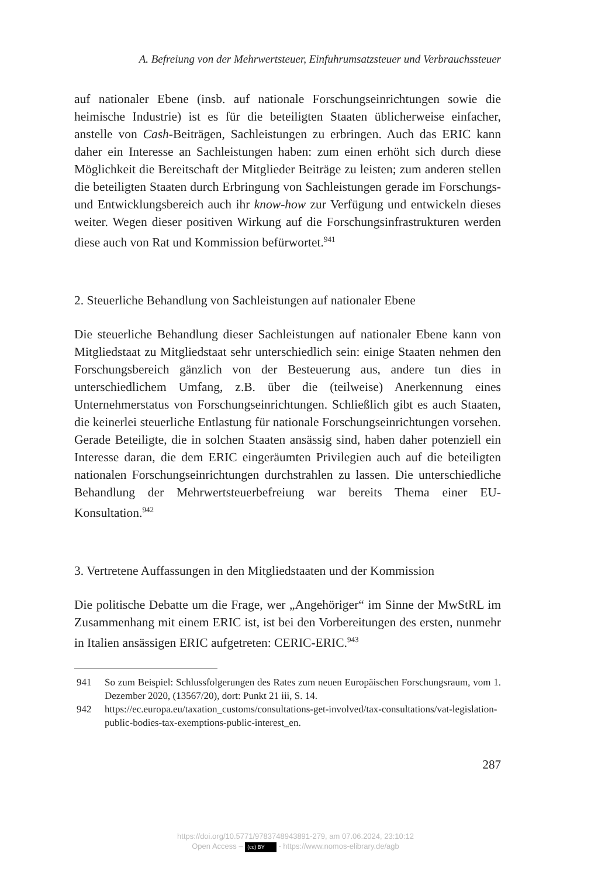A. Befreiung von der Mehrwertsteuer, Einfuhrumsatzsteuer und Verbrauchssteuer
auf nationaler Ebene (insb. auf nationale Forschungseinrichtungen sowie die heimische Industrie) ist es für die beteiligten Staaten üblicherweise einfacher, anstelle von Cash-Beiträgen, Sachleistungen zu erbringen. Auch das ERIC kann daher ein Interesse an Sachleistungen haben: zum einen erhöht sich durch diese Möglichkeit die Bereitschaft der Mitglieder Beiträge zu leisten; zum anderen stellen die beteiligten Staaten durch Erbringung von Sachleistungen gerade im Forschungs- und Entwicklungsbereich auch ihr know-how zur Verfügung und entwickeln dieses weiter. Wegen dieser positiven Wirkung auf die Forschungsinfrastrukturen werden diese auch von Rat und Kommission befürwortet.<sup>941</sup>
2. Steuerliche Behandlung von Sachleistungen auf nationaler Ebene
Die steuerliche Behandlung dieser Sachleistungen auf nationaler Ebene kann von Mitgliedstaat zu Mitgliedstaat sehr unterschiedlich sein: einige Staaten nehmen den Forschungsbereich gänzlich von der Besteuerung aus, andere tun dies in unterschiedlichem Umfang, z.B. über die (teilweise) Anerkennung eines Unternehmerstatus von Forschungseinrichtungen. Schließlich gibt es auch Staaten, die keinerlei steuerliche Entlastung für nationale Forschungseinrichtungen vorsehen. Gerade Beteiligte, die in solchen Staaten ansässig sind, haben daher potenziell ein Interesse daran, die dem ERIC eingeräumten Privilegien auch auf die beteiligten nationalen Forschungseinrichtungen durchstrahlen zu lassen. Die unterschiedliche Behandlung der Mehrwertsteuerbefreiung war bereits Thema einer EU-Konsultation.<sup>942</sup>
3. Vertretene Auffassungen in den Mitgliedstaaten und der Kommission
Die politische Debatte um die Frage, wer „Angehöriger“ im Sinne der MwStRL im Zusammenhang mit einem ERIC ist, ist bei den Vorbereitungen des ersten, nunmehr in Italien ansässigen ERIC aufgetreten: CERIC-ERIC.<sup>943</sup>
941 So zum Beispiel: Schlussfolgerungen des Rates zum neuen Europäischen Forschungsraum, vom 1. Dezember 2020, (13567/20), dort: Punkt 21 iii, S. 14.
942 https://ec.europa.eu/taxation_customs/consultations-get-involved/tax-consultations/vat-legislation-public-bodies-tax-exemptions-public-interest_en.
287
https://doi.org/10.5771/9783748943891-279, am 07.06.2024, 23:10:12
Open Access – (cc) BY - https://www.nomos-elibrary.de/agb